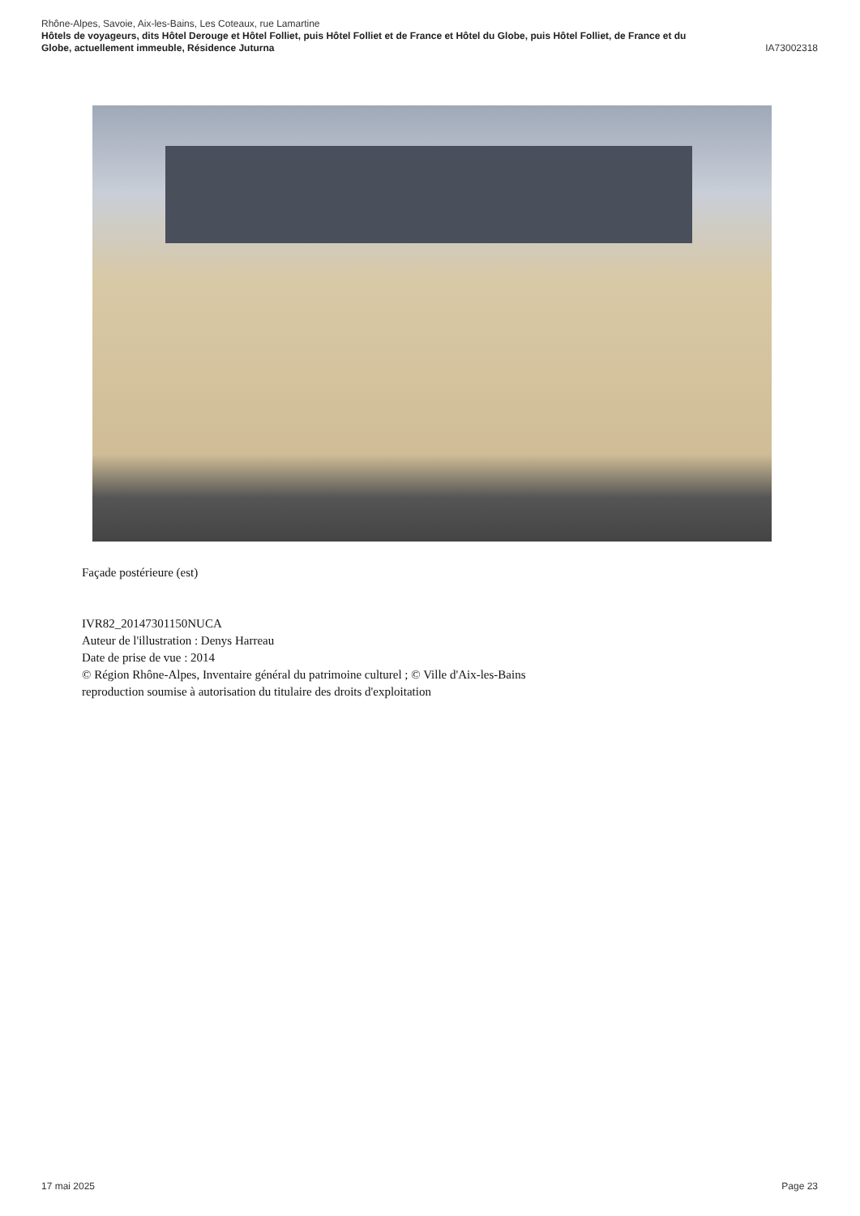Rhône-Alpes, Savoie, Aix-les-Bains, Les Coteaux, rue Lamartine
Hôtels de voyageurs, dits Hôtel Derouge et Hôtel Folliet, puis Hôtel Folliet et de France et Hôtel du Globe, puis Hôtel Folliet, de France et du
Globe, actuellement immeuble, Résidence Juturna IA73002318
Façade postérieure (est)
IVR82_20147301150NUCA
Auteur de l'illustration : Denys Harreau
Date de prise de vue : 2014
© Région Rhône-Alpes, Inventaire général du patrimoine culturel ; © Ville d'Aix-les-Bains
reproduction soumise à autorisation du titulaire des droits d'exploitation
17 mai 2025 Page 23